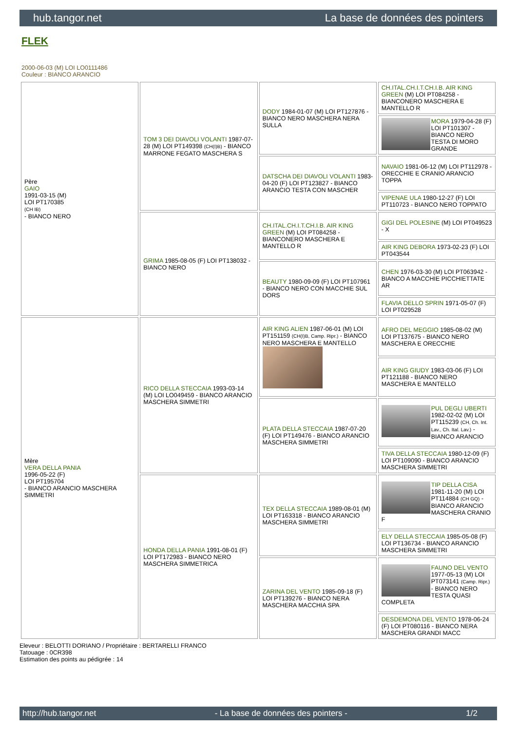hub.tangor.net La base de données des pointers
FLEK
2000-06-03 (M) LOI LO0111486
Couleur : BIANCO ARANCIO
| Père GAIO 1991-03-15 (M) LOI PT170385 (CH IB) - BIANCO NERO | TOM 3 DEI DIAVOLI VOLANTI 1987-07-28 (M) LOI PT149398 (CH(I)B) - BIANCO MARRONE FEGATO MASCHERA S | DODY 1984-01-07 (M) LOI PT127876 - BIANCO NERO MASCHERA NERA SULLA | CH.ITAL.CH.I.T.CH.I.B. AIR KING GREEN (M) LOI PT084258 - BIANCONERO MASCHERA E MANTELLO R |
| | | | MORA 1979-04-28 (F) LOI PT101307 - BIANCO NERO TESTA DI MORO GRANDE |
| | | DATSCHA DEI DIAVOLI VOLANTI 1983-04-20 (F) LOI PT123827 - BIANCO ARANCIO TESTA CON MASCHER | NAVAIO 1981-06-12 (M) LOI PT112978 - ORECCHIE E CRANIO ARANCIO TOPPA |
| | | | VIPENAE ULA 1980-12-27 (F) LOI PT110723 - BIANCO NERO TOPPATO |
| | GRIMA 1985-08-05 (F) LOI PT138032 - BIANCO NERO | CH.ITAL.CH.I.T.CH.I.B. AIR KING GREEN (M) LOI PT084258 - BIANCONERO MASCHERA E MANTELLO R | GIGI DEL POLESINE (M) LOI PT049523 - X |
| | | | AIR KING DEBORA 1973-02-23 (F) LOI PT043544 |
| | | BEAUTY 1980-09-09 (F) LOI PT107961 - BIANCO NERO CON MACCHIE SUL DORS | CHEN 1976-03-30 (M) LOI PT063942 - BIANCO A MACCHIE PICCHIETTATE AR |
| | | | FLAVIA DELLO SPRIN 1971-05-07 (F) LOI PT029528 |
| Mère VERA DELLA PANIA 1996-05-22 (F) LOI PT195704 - BIANCO ARANCIO MASCHERA SIMMETRI | RICO DELLA STECCAIA 1993-03-14 (M) LOI LO049459 - BIANCO ARANCIO MASCHERA SIMMETRI | AIR KING ALIEN 1987-06-01 (M) LOI PT151159 (CH(I)B, Camp. Ripr.) - BIANCO NERO MASCHERA E MANTELLO | AFRO DEL MEGGIO 1985-08-02 (M) LOI PT137675 - BIANCO NERO MASCHERA E ORECCHIE |
| | | | AIR KING GIUDY 1983-03-06 (F) LOI PT121188 - BIANCO NERO MASCHERA E MANTELLO |
| | | PLATA DELLA STECCAIA 1987-07-20 (F) LOI PT149476 - BIANCO ARANCIO MASCHERA SIMMETRI | PUL DEGLI UBERTI 1982-02-02 (M) LOI PT115239 (CH, Ch. Int. Lav., Ch. Ital. Lav.) - BIANCO ARANCIO |
| | | | TIVA DELLA STECCAIA 1980-12-09 (F) LOI PT109090 - BIANCO ARANCIO MASCHERA SIMMETRI |
| | HONDA DELLA PANIA 1991-08-01 (F) LOI PT172983 - BIANCO NERO MASCHERA SIMMETRICA | TEX DELLA STECCAIA 1989-08-01 (M) LOI PT163318 - BIANCO ARANCIO MASCHERA SIMMETRI | TIP DELLA CISA 1981-11-20 (M) LOI PT114884 (CH GQ) - BIANCO ARANCIO MASCHERA CRANIO F |
| | | | ELY DELLA STECCAIA 1985-05-08 (F) LOI PT136734 - BIANCO ARANCIO MASCHERA SIMMETRI |
| | | ZARINA DEL VENTO 1985-09-18 (F) LOI PT139276 - BIANCO NERA MASCHERA MACCHIA SPA | FAUNO DEL VENTO 1977-05-13 (M) LOI PT073141 (Camp. Ripr.) - BIANCO NERO TESTA QUASI COMPLETA |
| | | | DESDEMONA DEL VENTO 1978-06-24 (F) LOI PT080116 - BIANCO NERA MASCHERA GRANDI MACC |
Eleveur : BELOTTI DORIANO / Propriétaire : BERTARELLI FRANCO
Tatouage : 0CR398
Estimation des points au pédigrée : 14
http://hub.tangor.net - La base de données des pointers - 1/2